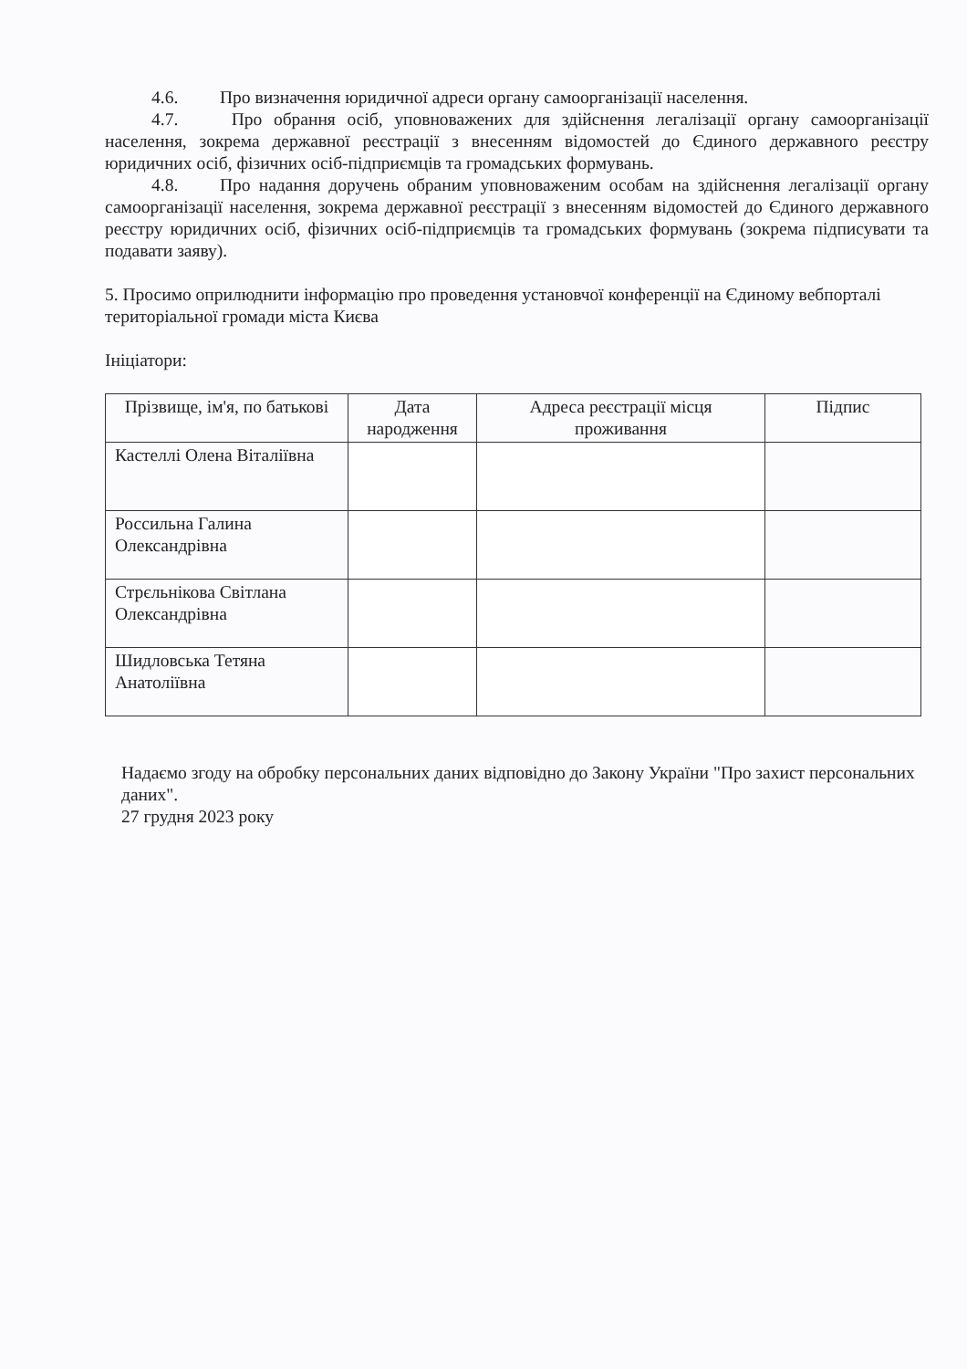4.6. Про визначення юридичної адреси органу самоорганізації населення.
4.7. Про обрання осіб, уповноважених для здійснення легалізації органу самоорганізації населення, зокрема державної реєстрації з внесенням відомостей до Єдиного державного реєстру юридичних осіб, фізичних осіб-підприємців та громадських формувань.
4.8. Про надання доручень обраним уповноваженим особам на здійснення легалізації органу самоорганізації населення, зокрема державної реєстрації з внесенням відомостей до Єдиного державного реєстру юридичних осіб, фізичних осіб-підприємців та громадських формувань (зокрема підписувати та подавати заяву).
5. Просимо оприлюднити інформацію про проведення установчої конференції на Єдиному вебпорталі територіальної громади міста Києва
Ініціатори:
| Прізвище, ім'я, по батькові | Дата народження | Адреса реєстрації місця проживання | Підпис |
| --- | --- | --- | --- |
| Кастеллі Олена Віталіївна | | | |
| Россильна Галина Олександрівна | | | |
| Стрєльнікова Світлана Олександрівна | | | |
| Шидловська Тетяна Анатоліївна | | | |
Надаємо згоду на обробку персональних даних відповідно до Закону України "Про захист персональних даних".
27 грудня 2023 року